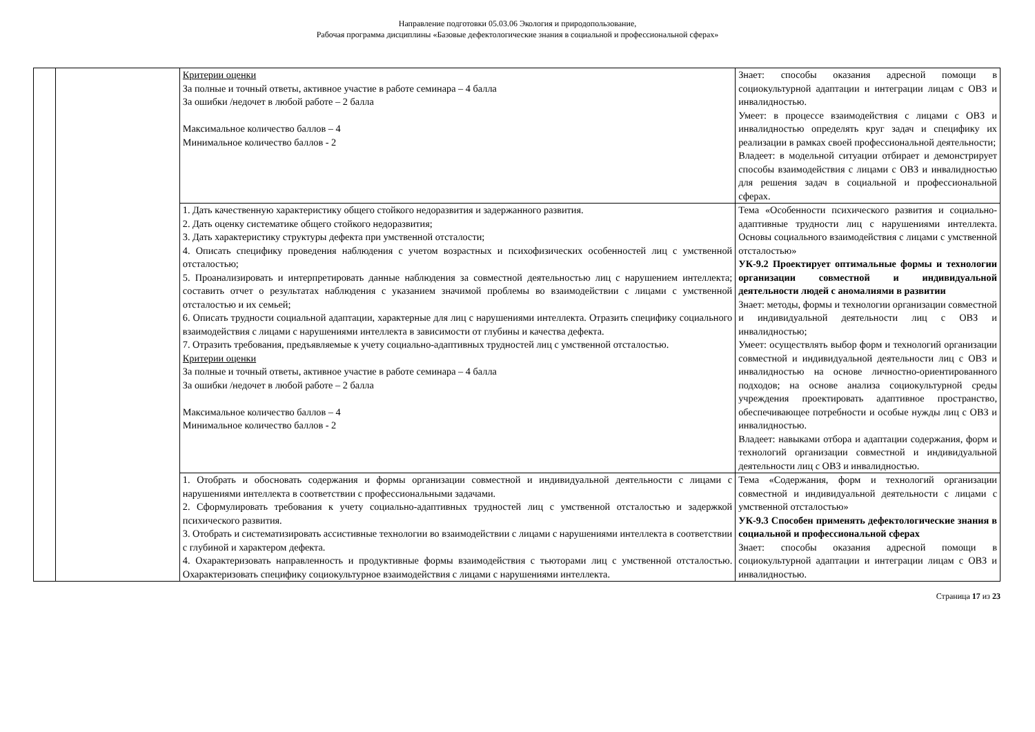Направление подготовки 05.03.06 Экология и природопользование,
Рабочая программа дисциплины «Базовые дефектологические знания в социальной и профессиональной сферах»
| | | Критерии оценки За полные и точный ответы, активное участие в работе семинара – 4 балла За ошибки /недочет в любой работе – 2 балла Максимальное количество баллов – 4 Минимальное количество баллов - 2 | Знает: способы оказания адресной помощи в социокультурной адаптации и интеграции лицам с ОВЗ и инвалидностью. Умеет: в процессе взаимодействия с лицами с ОВЗ и инвалидностью определять круг задач и специфику их реализации в рамках своей профессиональной деятельности; Владеет: в модельной ситуации отбирает и демонстрирует способы взаимодействия с лицами с ОВЗ и инвалидностью для решения задач в социальной и профессиональной сферах. |
| | | 1. Дать качественную характеристику общего стойкого недоразвития и задержанного развития. 2. Дать оценку систематике общего стойкого недоразвития; 3. Дать характеристику структуры дефекта при умственной отсталости; 4. Описать специфику проведения наблюдения с учетом возрастных и психофизических особенностей лиц с умственной отсталостью; 5. Проанализировать и интерпретировать данные наблюдения за совместной деятельностью лиц с нарушением интеллекта; составить отчет о результатах наблюдения с указанием значимой проблемы во взаимодействии с лицами с умственной отсталостью и их семьей; 6. Описать трудности социальной адаптации, характерные для лиц с нарушениями интеллекта. Отразить специфику социального взаимодействия с лицами с нарушениями интеллекта в зависимости от глубины и качества дефекта. 7. Отразить требования, предъявляемые к учету социально-адаптивных трудностей лиц с умственной отсталостью. Критерии оценки За полные и точный ответы, активное участие в работе семинара – 4 балла За ошибки /недочет в любой работе – 2 балла Максимальное количество баллов – 4 Минимальное количество баллов - 2 | Тема «Особенности психического развития и социально-адаптивные трудности лиц с нарушениями интеллекта. Основы социального взаимодействия с лицами с умственной отсталостью» УК-9.2 Проектирует оптимальные формы и технологии организации совместной и индивидуальной деятельности людей с аномалиями в развитии Знает: методы, формы и технологии организации совместной и индивидуальной деятельности лиц с ОВЗ и инвалидностью; Умеет: осуществлять выбор форм и технологий организации совместной и индивидуальной деятельности лиц с ОВЗ и инвалидностью на основе личностно-ориентированного подходов; на основе анализа социокультурной среды учреждения проектировать адаптивное пространство, обеспечивающее потребности и особые нужды лиц с ОВЗ и инвалидностью. Владеет: навыками отбора и адаптации содержания, форм и технологий организации совместной и индивидуальной деятельности лиц с ОВЗ и инвалидностью. |
| | | 1. Отобрать и обосновать содержания и формы организации совместной и индивидуальной деятельности с лицами с нарушениями интеллекта в соответствии с профессиональными задачами. 2. Сформулировать требования к учету социально-адаптивных трудностей лиц с умственной отсталостью и задержкой психического развития. 3. Отобрать и систематизировать ассистивные технологии во взаимодействии с лицами с нарушениями интеллекта в соответствии с глубиной и характером дефекта. 4. Охарактеризовать направленность и продуктивные формы взаимодействия с тьюторами лиц с умственной отсталостью. Охарактеризовать специфику социокультурное взаимодействия с лицами с нарушениями интеллекта. | Тема «Содержания, форм и технологий организации совместной и индивидуальной деятельности с лицами с умственной отсталостью» УК-9.3 Способен применять дефектологические знания в социальной и профессиональной сферах Знает: способы оказания адресной помощи в социокультурной адаптации и интеграции лицам с ОВЗ и инвалидностью. |
Страница 17 из 23